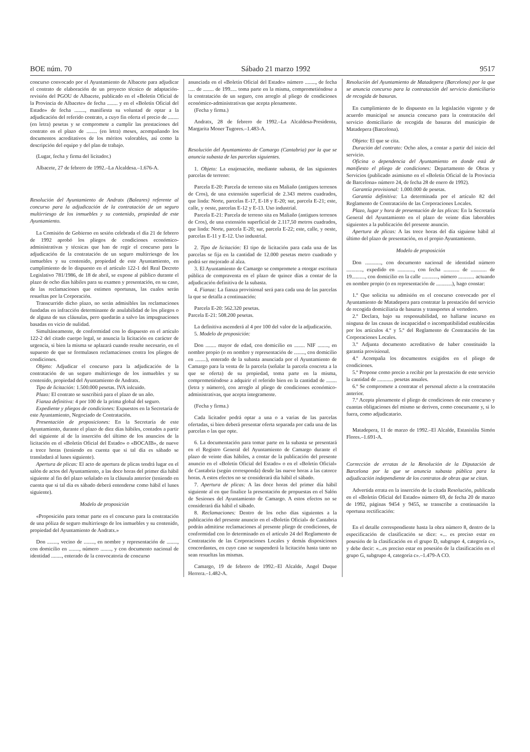BOE núm. 70 Sábado 21 marzo 1992 9517
concurso convocado por el Ayuntamiento de Albacete para adjudicar el contrato de elaboración de un proyecto técnico de adaptación-revisión del PGOU de Albacete, publicado en el «Boletín Oficial de la Provincia de Albacete» de fecha ........ y en el «Boletín Oficial del Estado» de fecha ........, manifiesta su voluntad de optar a la adjudicación del referido contrato, a cuyo fin oferta el precio de ........ (en letra) pesetas y se compromete a cumplir las prestaciones del contrato en el plazo de ........ (en letra) meses, acompañando los documentos acreditativos de los méritos valorables, así como la descripción del equipo y del plan de trabajo.
(Lugar, fecha y firma del licitador.)
Albacete, 27 de febrero de 1992.–La Alcaldesa.–1.676-A.
Resolución del Ayuntamiento de Andratx (Baleares) referente al concurso para la adjudicación de la contratación de un seguro multirriesgo de los inmuebles y su contenido, propiedad de este Ayuntamiento.
La Comisión de Gobierno en sesión celebrada el día 21 de febrero de 1992 aprobó los pliegos de condiciones económico-administrativas y técnicas que han de regir el concurso para la adjudicación de la contratación de un seguro multirriesgo de los inmuebles y su contenido, propiedad de este Ayuntamiento, en cumplimiento de lo dispuesto en el artículo 122-1 del Real Decreto Legislativo 781/1986, de 18 de abril, se expone al público durante el plazo de ocho días hábiles para su examen y presentación, en su caso, de las reclamaciones que estimen oportunas, las cuales serán resueltas por la Corporación.
Transcurrido dicho plazo, no serán admisibles las reclamaciones fundadas en infracción determinante de anulabilidad de los pliegos o de alguna de sus cláusulas, pero quedarán a salvo las impugnaciones basadas en vicio de nulidad.
Simultáneamente, de conformidad con lo dispuesto en el artículo 122-2 del citado cuerpo legal, se anuncia la licitación en carácter de urgencia, si bien la misma se aplazará cuando resulte necesario, en el supuesto de que se formulasen reclamaciones contra los pliegos de condiciones.
Objeto: Adjudicar el concurso para la adjudicación de la contratación de un seguro multirriesgo de los inmuebles y su contenido, propiedad del Ayuntamiento de Andratx.
Tipo de licitación: 1.500.000 pesetas. IVA inlcuido.
Plazo: El contrato se suscribirá para el plazo de un año.
Fianza definitiva: 4 por 100 de la prima global del seguro.
Expediente y pliegos de condiciones: Expuestos en la Secretaría de este Ayuntamiento, Negociado de Contratación.
Presentación de proposiciones: En la Secretaría de este Ayuntamiento, durante el plazo de diez días hábiles, contados a partir del siguiente al de la inserción del último de los anuncios de la licitación en el «Boletín Oficial del Estado» o «BOCAIB», de nueve a trece horas (teniendo en cuenta que si tal día es sábado se transladará al lunes siguiente).
Apertura de plicas: El acto de apertura de plicas tendrá lugar en el salón de actos del Ayuntamiento, a las doce horas del primer día hábil siguiente al fin del plazo señalado en la cláusula anterior (teniendo en cuenta que si tal día es sábado deberá entenderse como hábil el lunes siguiente).
Modelo de proposición
«Proposición para tomar parte en el concurso para la contratación de una póliza de seguro multirriesgo de los inmuebles y su contenido, propiedad del Ayuntamiento de Andratx.»
Don ........, vecino de ........, en nombre y representación de ........, con domicilio en ........, número ........, y con documento nacional de identidad ........, enterado de la convocatoria de concurso
anunciada en el «Boletín Oficial del Estado» número ........, de fecha ..... de ........ de 199..... toma parte en la misma, comprometiéndose a la contratación de un seguro, con arreglo al pliego de condiciones económico-administrativas que acepta plenamente.
(Fecha y firma.)
Andratx, 28 de febrero de 1992.–La Alcaldesa-Presidenta, Margarita Moner Tugores.–1.483-A.
Resolución del Ayuntamiento de Camargo (Cantabria) por la que se anuncia subasta de las parcelas siguientes.
1. Objeto: La enajenación, mediante subasta, de las siguientes parcelas de terreno:
Parcela E-20: Parcela de terreno sita en Maliaño (antiguos terrenos de Cros), de una extensión superficial de 2.343 metros cuadrados, que linda: Norte, parcelas E-17, E-18 y E-20; sur, parcela E-21; este, calle, y oeste, parcelas E-12 y E-13. Uso industrial.
Parcela E-21: Parcela de terreno sita en Maliaño (antiguos terrenos de Cros), de una extensión superficial de 2.117,50 metros cuadrados, que linda: Norte, parcela E-20; sur, parcela E-22; este, calle, y oeste, parcelas E-11 y E-12. Uso industrial.
2. Tipo de licitación: El tipo de licitación para cada una de las parcelas se fija en la cantidad de 12.000 pesetas metro cuadrado y podrá ser mejorado al alza.
3. El Ayuntamiento de Camargo se compromete a otorgar escritura pública de compraventa en el plazo de quince días a contar de la adjudicación definitiva de la subasta.
4. Fianza: La fianza provisional será para cada una de las parcelas la que se detalla a continuación:
Parcela E-20: 562.320 pesetas.
Parcela E-21: 508.200 pesetas.
La definitiva ascenderá al 4 por 100 del valor de la adjudicación.
5. Modelo de proposición:
Don ........ mayor de edad, con domicilio en ........ NIF ........, en nombre propio (o en nombre y representación de ........, con domicilio en ........), enterado de la subasta anunciada por el Ayuntamiento de Camargo para la venta de la parcela (señalar la parcela concreta a la que se oferta) de su propiedad, toma parte en la misma, comprometiéndose a adquirir el referido bien en la cantidad de ........ (letra y número), con arreglo al pliego de condiciones económico-administrativas, que acepta íntegramente.
(Fecha y firma.)
Cada licitador podrá optar a una o a varias de las parcelas ofertadas, si bien deberá presentar oferta separada por cada una de las parcelas o las que opte.
6. La documentación para tomar parte en la subasta se presentará en el Registro General del Ayuntamiento de Camargo durante el plazo de veinte días hábiles, a contar de la publicación del presente anuncio en el «Boletín Oficial del Estado» o en el «Boletín Oficial» de Cantabria (según corresponda) desde las nueve horas a las catorce horas. A estos efectos no se considerará día hábil el sábado.
7. Apertura de plicas: A las doce horas del primer día hábil siguiente al en que finalice la presentación de propuestas en el Salón de Sesiones del Ayuntamiento de Camargo. A estos efectos no se considerará día hábil el sábado.
8. Reclamaciones: Dentro de los ocho días siguientes a la publicación del presente anuncio en el «Boletín Oficial» de Cantabria podrán admitirse reclamaciones al presente pliego de condiciones, de conformidad con lo determinado en el artículo 24 del Reglamento de Contratación de las Corporaciones Locales y demás disposiciones concordantes, en cuyo caso se suspenderá la licitación hasta tanto no sean resueltas las mismas.
Camargo, 19 de febrero de 1992.–El Alcalde, Angel Duque Herrera.–1.482-A.
Resolución del Ayuntamiento de Matadepera (Barcelona) por la que se anuncia concurso para la contratación del servicio domiciliario de recogida de basuras.
En cumplimiento de lo dispuesto en la legislación vigente y de acuerdo municipal se anuncia concurso para la contratación del servicio domiciliario de recogida de basuras del municipio de Matadepera (Barcelona).
Objeto: El que se cita.
Duración del contrato: Ocho años, a contar a partir del inicio del servicio.
Oficina o dependencia del Ayuntamiento en donde está de manifiesto el pliego de condiciones: Departamento de Obras y Servicios (publicado asimismo en el «Boletín Oficial de la Provincia de Barcelona» número 24, de fecha 28 de enero de 1992).
Garantía provisional: 1.000.000 de pesetas.
Garantía definitiva: La determinada por el artículo 82 del Reglamento de Contratación de las Corporaciones Locales.
Plazo, lugar y hora de presentación de las plicas: En la Secretaría General del Ayuntamiento en el plazo de veinte días laborables siguientes a la publicación del presente anuncio.
Apertura de plicas: A las trece horas del día siguiene hábil al último del plazo de presentación, en el propio Ayuntamiento.
Modelo de proposición
Don ............, con documento nacional de identidad número ............, expedido en ............, con fecha ............ de ............ de 19.........., con domicilio en la calle ............, número ............ actuando en nombre propio (o en representación de ............), hago constar:
1.º Que solicita su admisión en el concurso convocado por el Ayuntamiento de Matadepera para contratar la prestación del servicio de recogida domiciliaria de basuras y transportes al vertedero.
2.º Declara, bajo su responsabilidad, no hallarse incurso en ninguna de las causas de incapacidad o incompatibilidad establecidas por los artículos 4.º y 5.º del Reglamento de Contratación de las Corporaciones Locales.
3.º Adjunta documento acreditativo de haber constituido la garantía provisional.
4.º Acompaña los documentos exigidos en el pliego de condiciones.
5.º Propone como precio a recibir por la prestación de este servicio la cantidad de ............ pesetas anuales.
6.º Se compromete a contratar el personal afecto a la contratación anterior.
7.º Acepta plenamente el pliego de condiciones de este concurso y cuantas obligaciones del mismo se deriven, como concursante y, si lo fuera, como adjudicatario.
Matadepera, 11 de marzo de 1992.–El Alcalde, Estanisláu Simón Flores.–1.691-A.
Corrección de erratas de la Resolución de la Diputación de Barcelona por la que se anuncia subasta pública para la adjudicación independiente de los contratos de obras que se citan.
Advertida errata en la inserción de la citada Resolución, publicada en el «Boletín Oficial del Estado» número 69, de fecha 20 de marzo de 1992, páginas 9454 y 9455, se transcribe a continuación la oportuna rectificación:
En el detalle correspondiente hasta la obra número 8, dentro de la especificación de clasificación se dice: «... es preciso estar en posesión de la clasificación en el grupo D, subgrupo 4, categoría c», y debe decir: «...es preciso estar en posesión de la clasificación en el grupo G, subgrupo 4, categoría c».–1.479-A CO.